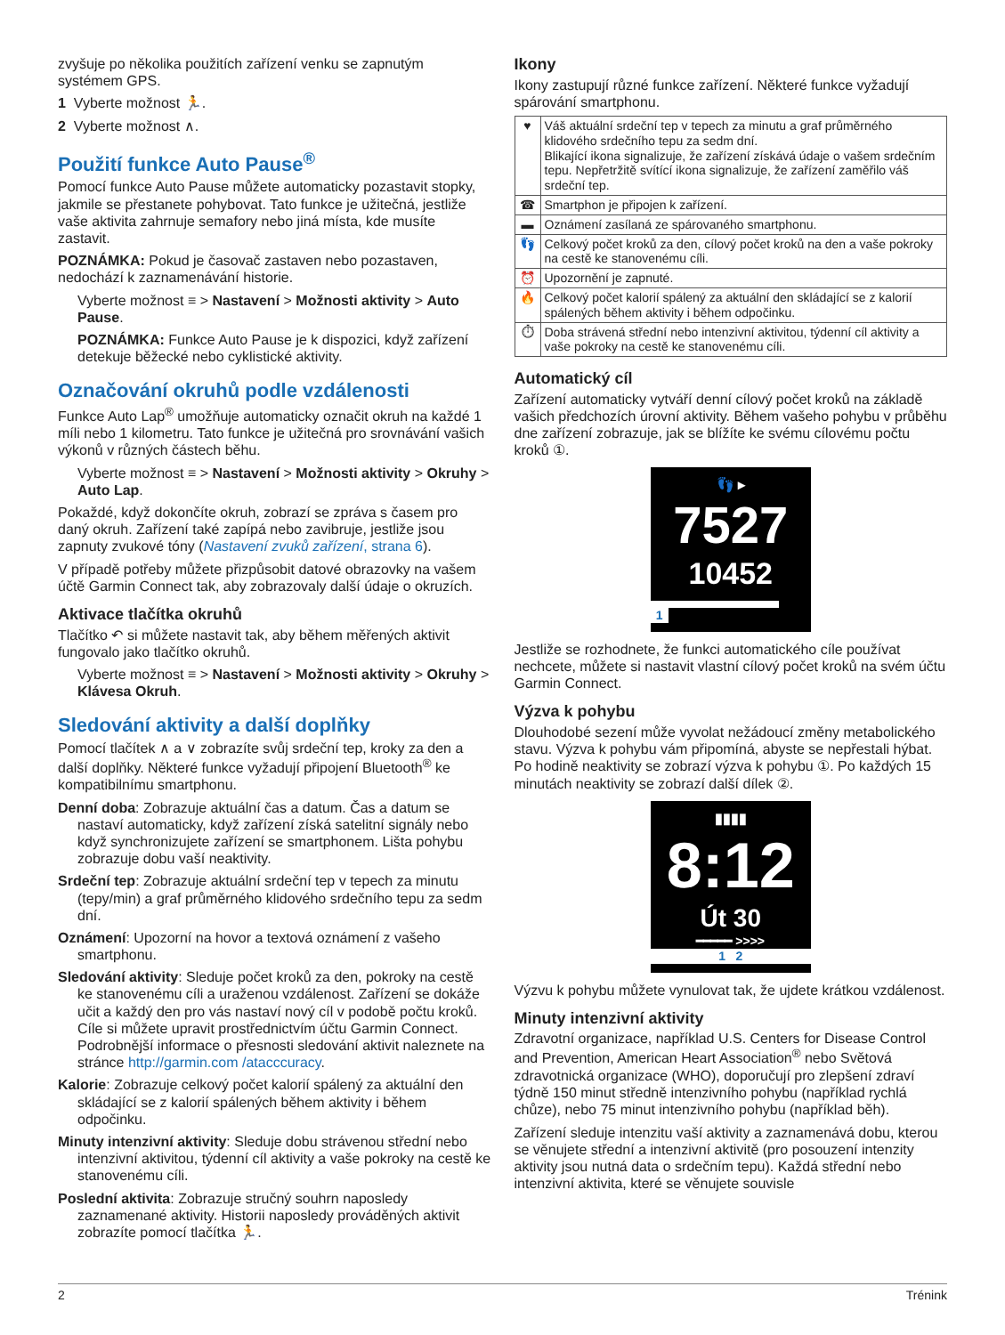zvyšuje po několika použitích zařízení venku se zapnutým systémem GPS.
1 Vyberte možnost 🏃.
2 Vyberte možnost ∧.
Použití funkce Auto Pause<sup>®</sup>
Pomocí funkce Auto Pause můžete automaticky pozastavit stopky, jakmile se přestanete pohybovat. Tato funkce je užitečná, jestliže vaše aktivita zahrnuje semafory nebo jiná místa, kde musíte zastavit.
POZNÁMKA: Pokud je časovač zastaven nebo pozastaven, nedochází k zaznamenávání historie.
Vyberte možnost ≡ > Nastavení > Možnosti aktivity > Auto Pause.
POZNÁMKA: Funkce Auto Pause je k dispozici, když zařízení detekuje běžecké nebo cyklistické aktivity.
Označování okruhů podle vzdálenosti
Funkce Auto Lap<sup>®</sup> umožňuje automaticky označit okruh na každé 1 míli nebo 1 kilometru. Tato funkce je užitečná pro srovnávání vašich výkonů v různých částech běhu.
Vyberte možnost ≡ > Nastavení > Možnosti aktivity > Okruhy > Auto Lap.
Pokaždé, když dokončíte okruh, zobrazí se zpráva s časem pro daný okruh. Zařízení také zapípá nebo zavibruje, jestliže jsou zapnuty zvukové tóny (Nastavení zvuků zařízení, strana 6).
V případě potřeby můžete přizpůsobit datové obrazovky na vašem účtě Garmin Connect tak, aby zobrazovaly další údaje o okruzích.
Aktivace tlačítka okruhů
Tlačítko ↶ si můžete nastavit tak, aby během měřených aktivit fungovalo jako tlačítko okruhů.
Vyberte možnost ≡ > Nastavení > Možnosti aktivity > Okruhy > Klávesa Okruh.
Sledování aktivity a další doplňky
Pomocí tlačítek ∧ a ∨ zobrazíte svůj srdeční tep, kroky za den a další doplňky. Některé funkce vyžadují připojení Bluetooth<sup>®</sup> ke kompatibilnímu smartphonu.
Denní doba: Zobrazuje aktuální čas a datum. Čas a datum se nastaví automaticky, když zařízení získá satelitní signály nebo když synchronizujete zařízení se smartphonem. Lišta pohybu zobrazuje dobu vaší neaktivity.
Srdeční tep: Zobrazuje aktuální srdeční tep v tepech za minutu (tepy/min) a graf průměrného klidového srdečního tepu za sedm dní.
Oznámení: Upozorní na hovor a textová oznámení z vašeho smartphonu.
Sledování aktivity: Sleduje počet kroků za den, pokroky na cestě ke stanovenému cíli a uraženou vzdálenost. Zařízení se dokáže učit a každý den pro vás nastaví nový cíl v podobě počtu kroků. Cíle si můžete upravit prostřednictvím účtu Garmin Connect. Podrobnější informace o přesnosti sledování aktivit naleznete na stránce http://garmin.com /atacccuracy.
Kalorie: Zobrazuje celkový počet kalorií spálený za aktuální den skládající se z kalorií spálených během aktivity i během odpočinku.
Minuty intenzivní aktivity: Sleduje dobu strávenou střední nebo intenzivní aktivitou, týdenní cíl aktivity a vaše pokroky na cestě ke stanovenému cíli.
Poslední aktivita: Zobrazuje stručný souhrn naposledy zaznamenané aktivity. Historii naposledy prováděných aktivit zobrazíte pomocí tlačítka 🏃.
Ikony
Ikony zastupují různé funkce zařízení. Některé funkce vyžadují spárování smartphonu.
| ♥ | Váš aktuální srdeční tep v tepech za minutu a graf průměrného klidového srdečního tepu za sedm dní. Blikající ikona signalizuje, že zařízení získává údaje o vašem srdečním tepu. Nepřetržitě svítící ikona signalizuje, že zařízení zaměřilo váš srdeční tep. |
| ☎ | Smartphon je připojen k zařízení. |
| ▬ | Oznámení zasílaná ze spárovaného smartphonu. |
| 👣 | Celkový počet kroků za den, cílový počet kroků na den a vaše pokroky na cestě ke stanovenému cíli. |
| ⏰ | Upozornění je zapnuté. |
| 🔥 | Celkový počet kalorií spálený za aktuální den skládající se z kalorií spálených během aktivity i během odpočinku. |
| ⏱ | Doba strávená střední nebo intenzivní aktivitou, týdenní cíl aktivity a vaše pokroky na cestě ke stanovenému cíli. |
Automatický cíl
Zařízení automaticky vytváří denní cílový počet kroků na základě vašich předchozích úrovní aktivity. Během vašeho pohybu v průběhu dne zařízení zobrazuje, jak se blížíte ke svému cílovému počtu kroků ①.
👣 ▸
7527
10452
1
Jestliže se rozhodnete, že funkci automatického cíle používat nechcete, můžete si nastavit vlastní cílový počet kroků na svém účtu Garmin Connect.
Výzva k pohybu
Dlouhodobé sezení může vyvolat nežádoucí změny metabolického stavu. Výzva k pohybu vám připomíná, abyste se nepřestali hýbat. Po hodině neaktivity se zobrazí výzva k pohybu ①. Po každých 15 minutách neaktivity se zobrazí další dílek ②.
▮▮▮▮
8:12
Út 30
━━━━━ >>>>
1 2
Výzvu k pohybu můžete vynulovat tak, že ujdete krátkou vzdálenost.
Minuty intenzivní aktivity
Zdravotní organizace, například U.S. Centers for Disease Control and Prevention, American Heart Association<sup>®</sup> nebo Světová zdravotnická organizace (WHO), doporučují pro zlepšení zdraví týdně 150 minut středně intenzivního pohybu (například rychlá chůze), nebo 75 minut intenzivního pohybu (například běh).
Zařízení sleduje intenzitu vaší aktivity a zaznamenává dobu, kterou se věnujete střední a intenzivní aktivitě (pro posouzení intenzity aktivity jsou nutná data o srdečním tepu). Každá střední nebo intenzivní aktivita, které se věnujete souvisle
2 Trénink